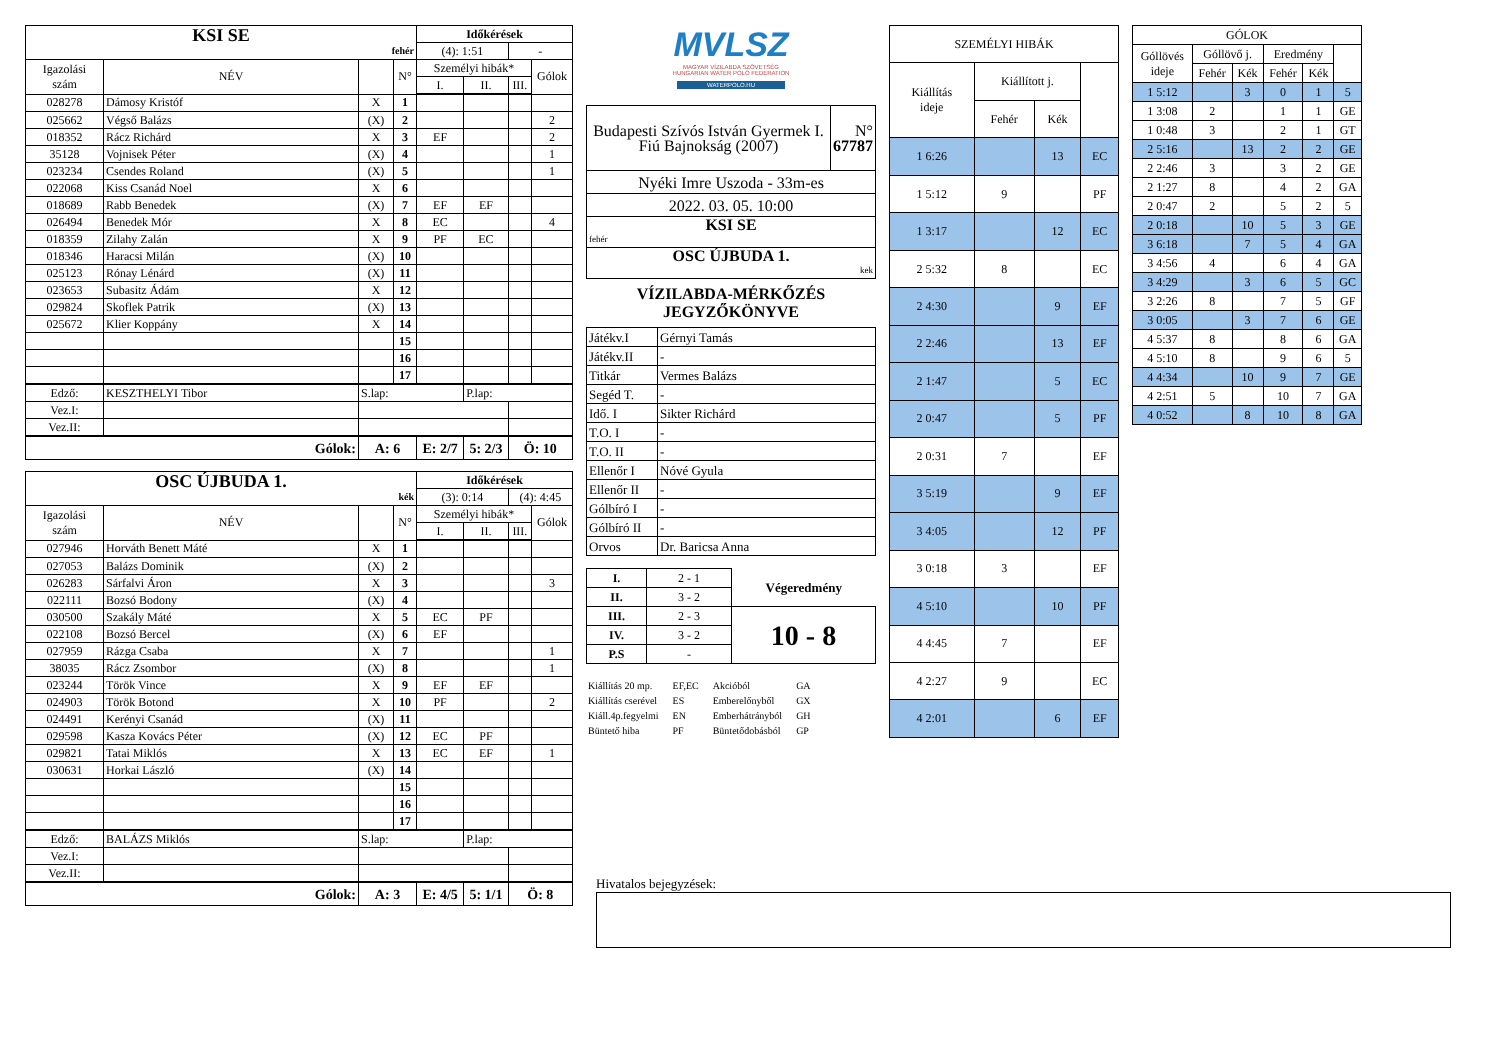| KSI SE fehér | | | | Időkérések | | | |
| | | | | (4): 1:51 | | - | |
| Igazolási szám | NÉV | | N° | Személyi hibák* | | | Gólok |
| | | | | I. | II. | III. | |
| 028278 | Dámosy Kristóf | X | 1 | | | | |
| 025662 | Végső Balázs | (X) | 2 | | | | 2 |
| 018352 | Rácz Richárd | X | 3 | EF | | | 2 |
| 35128 | Vojnisek Péter | (X) | 4 | | | | 1 |
| 023234 | Csendes Roland | (X) | 5 | | | | 1 |
| 022068 | Kiss Csanád Noel | X | 6 | | | | |
| 018689 | Rabb Benedek | (X) | 7 | EF | EF | | |
| 026494 | Benedek Mór | X | 8 | EC | | | 4 |
| 018359 | Zilahy Zalán | X | 9 | PF | EC | | |
| 018346 | Haracsi Milán | (X) | 10 | | | | |
| 025123 | Rónay Lénárd | (X) | 11 | | | | |
| 023653 | Subasitz Ádám | X | 12 | | | | |
| 029824 | Skoflek Patrik | (X) | 13 | | | | |
| 025672 | Klier Koppány | X | 14 | | | | |
| | | | 15 | | | | |
| | | | 16 | | | | |
| | | | 17 | | | | |
| Edző: | KESZTHELYI Tibor | S.lap: | | | P.lap: | | |
| Vez.I: | | | | | | | |
| Vez.II: | | | | | | | |
| Gólok: | | A: 6 | | E: 2/7 | 5: 2/3 | Ö: 10 | |
| OSC ÚJBUDA 1. kék | | | | Időkérések | | | |
| | | | | (3): 0:14 | | (4): 4:45 | |
| Igazolási szám | NÉV | | N° | Személyi hibák* | | | Gólok |
| | | | | I. | II. | III. | |
| 027946 | Horváth Benett Máté | X | 1 | | | | |
| 027053 | Balázs Dominik | (X) | 2 | | | | |
| 026283 | Sárfalvi Áron | X | 3 | | | | 3 |
| 022111 | Bozsó Bodony | (X) | 4 | | | | |
| 030500 | Szakály Máté | X | 5 | EC | PF | | |
| 022108 | Bozsó Bercel | (X) | 6 | EF | | | |
| 027959 | Rázga Csaba | X | 7 | | | | 1 |
| 38035 | Rácz Zsombor | (X) | 8 | | | | 1 |
| 023244 | Török Vince | X | 9 | EF | EF | | |
| 024903 | Török Botond | X | 10 | PF | | | 2 |
| 024491 | Kerényi Csanád | (X) | 11 | | | | |
| 029598 | Kasza Kovács Péter | (X) | 12 | EC | PF | | |
| 029821 | Tatai Miklós | X | 13 | EC | EF | | 1 |
| 030631 | Horkai László | (X) | 14 | | | | |
| | | | 15 | | | | |
| | | | 16 | | | | |
| | | | 17 | | | | |
| Edző: | BALÁZS Miklós | S.lap: | | | P.lap: | | |
| Vez.I: | | | | | | | |
| Vez.II: | | | | | | | |
| Gólok: | | A: 3 | | E: 4/5 | 5: 1/1 | Ö: 8 | |
MVLSZ
MAGYAR VÍZILABDA SZÖVETSÉG
HUNGARIAN WATER POLO FEDERATION
WATERPOLO.HU
| Budapesti Szívós István Gyermek I. Fiú Bajnokság (2007) | N° 67787 |
| Nyéki Imre Uszoda - 33m-es | |
| 2022. 03. 05. 10:00 | |
| KSI SE fehér | |
| OSC ÚJBUDA 1. kek | |
VÍZILABDA-MÉRKŐZÉS
JEGYZŐKÖNYVE
| Játékv.I | Gérnyi Tamás |
| Játékv.II | - |
| Titkár | Vermes Balázs |
| Segéd T. | - |
| Idő. I | Sikter Richárd |
| T.O. I | - |
| T.O. II | - |
| Ellenőr I | Nóvé Gyula |
| Ellenőr II | - |
| Gólbíró I | - |
| Gólbíró II | - |
| Orvos | Dr. Baricsa Anna |
| I. | 2 - 1 | Végeredmény |
| II. | 3 - 2 | |
| III. | 2 - 3 | 10 - 8 |
| IV. | 3 - 2 | |
| P.S | - | |
| Kiállítás 20 mp. | EF,EC | Akcióból | GA |
| Kiállítás cserével | ES | Emberelőnyből | GX |
| Kiáll.4p.fegyelmi | EN | Emberhátrányból | GH |
| Büntető hiba | PF | Büntetődobásból | GP |
| SZEMÉLYI HIBÁK | | | |
| Kiállítás ideje | Kiállított j. | | |
| | Fehér | Kék | |
| 1 6:26 | | 13 | EC |
| 1 5:12 | 9 | | PF |
| 1 3:17 | | 12 | EC |
| 2 5:32 | 8 | | EC |
| 2 4:30 | | 9 | EF |
| 2 2:46 | | 13 | EF |
| 2 1:47 | | 5 | EC |
| 2 0:47 | | 5 | PF |
| 2 0:31 | 7 | | EF |
| 3 5:19 | | 9 | EF |
| 3 4:05 | | 12 | PF |
| 3 0:18 | 3 | | EF |
| 4 5:10 | | 10 | PF |
| 4 4:45 | 7 | | EF |
| 4 2:27 | 9 | | EC |
| 4 2:01 | | 6 | EF |
| GÓLOK | | | | | |
| Góllövés ideje | Góllövő j. | | Eredmény | | |
| | Fehér | Kék | Fehér | Kék | |
| 1 5:12 | | 3 | 0 | 1 | 5 |
| 1 3:08 | 2 | | 1 | 1 | GE |
| 1 0:48 | 3 | | 2 | 1 | GT |
| 2 5:16 | | 13 | 2 | 2 | GE |
| 2 2:46 | 3 | | 3 | 2 | GE |
| 2 1:27 | 8 | | 4 | 2 | GA |
| 2 0:47 | 2 | | 5 | 2 | 5 |
| 2 0:18 | | 10 | 5 | 3 | GE |
| 3 6:18 | | 7 | 5 | 4 | GA |
| 3 4:56 | 4 | | 6 | 4 | GA |
| 3 4:29 | | 3 | 6 | 5 | GC |
| 3 2:26 | 8 | | 7 | 5 | GF |
| 3 0:05 | | 3 | 7 | 6 | GE |
| 4 5:37 | 8 | | 8 | 6 | GA |
| 4 5:10 | 8 | | 9 | 6 | 5 |
| 4 4:34 | | 10 | 9 | 7 | GE |
| 4 2:51 | 5 | | 10 | 7 | GA |
| 4 0:52 | | 8 | 10 | 8 | GA |
Hivatalos bejegyzések: